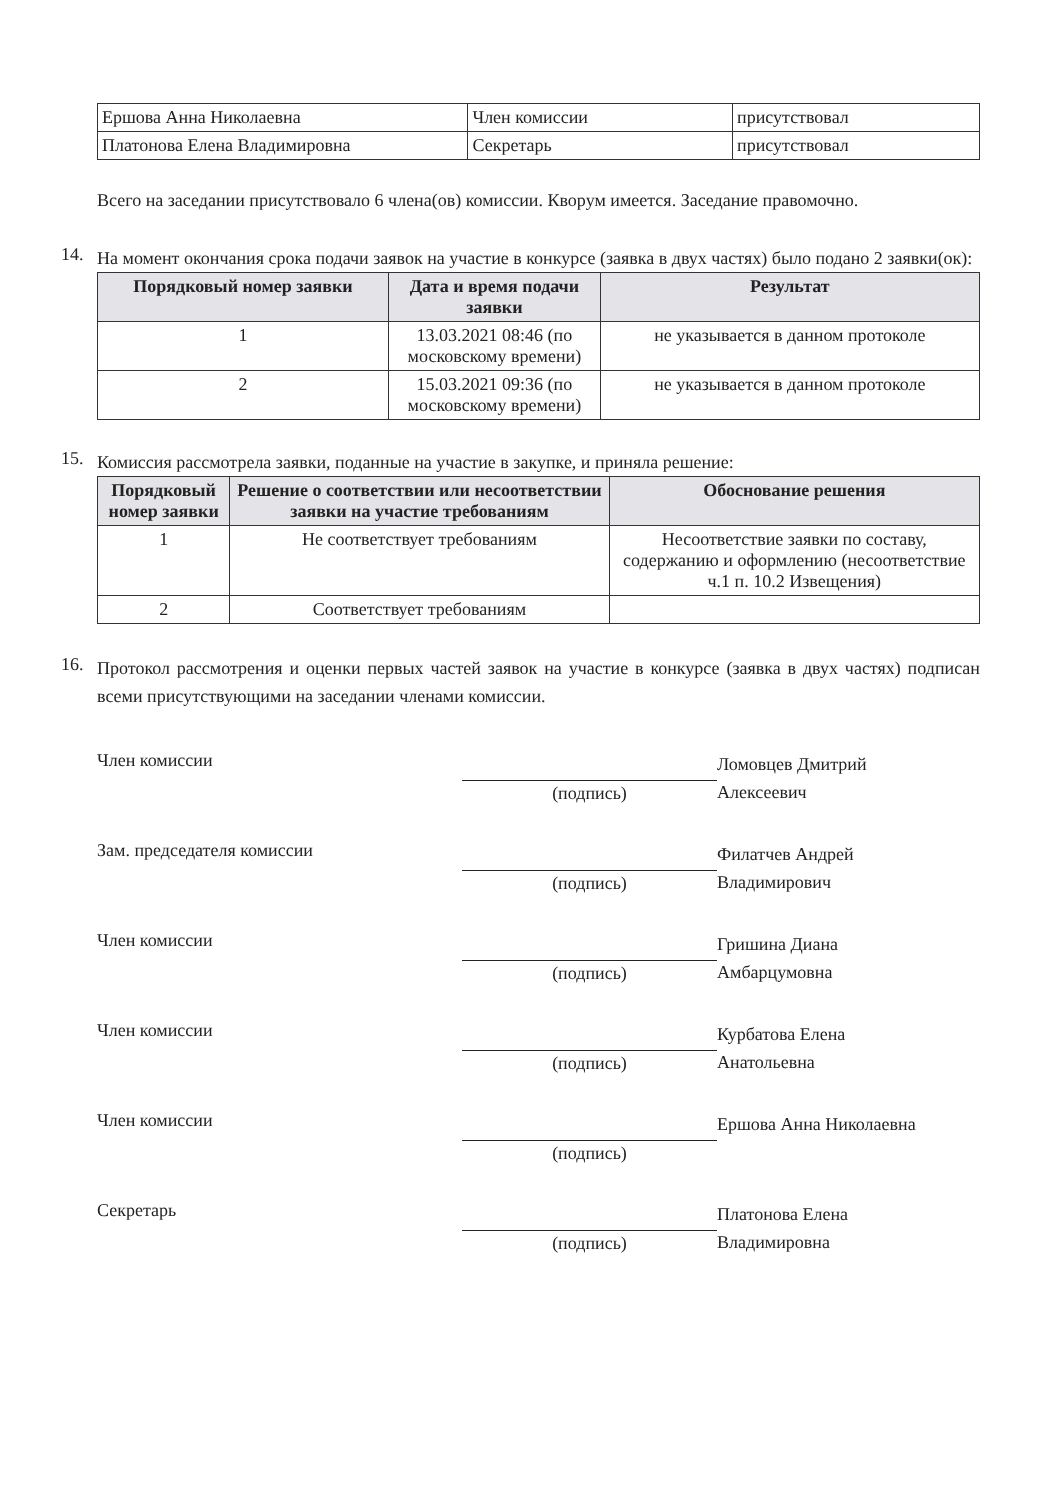| Ершова Анна Николаевна | Член комиссии | присутствовал |
| Платонова Елена Владимировна | Секретарь | присутствовал |
Всего на заседании присутствовало 6 члена(ов) комиссии. Кворум имеется. Заседание правомочно.
14.
На момент окончания срока подачи заявок на участие в конкурсе (заявка в двух частях) было подано 2 заявки(ок):
| Порядковый номер заявки | Дата и время подачи заявки | Результат |
| --- | --- | --- |
| 1 | 13.03.2021 08:46 (по московскому времени) | не указывается в данном протоколе |
| 2 | 15.03.2021 09:36 (по московскому времени) | не указывается в данном протоколе |
15.
Комиссия рассмотрела заявки, поданные на участие в закупке, и приняла решение:
| Порядковый номер заявки | Решение о соответствии или несоответствии заявки на участие требованиям | Обоснование решения |
| --- | --- | --- |
| 1 | Не соответствует требованиям | Несоответствие заявки по составу, содержанию и оформлению (несоответствие ч.1 п. 10.2 Извещения) |
| 2 | Соответствует требованиям | |
16.
Протокол рассмотрения и оценки первых частей заявок на участие в конкурсе (заявка в двух частях) подписан всеми присутствующими на заседании членами комиссии.
Член комиссии
(подпись)
Ломовцев Дмитрий Алексеевич
Зам. председателя комиссии
(подпись)
Филатчев Андрей Владимирович
Член комиссии
(подпись)
Гришина Диана Амбарцумовна
Член комиссии
(подпись)
Курбатова Елена Анатольевна
Член комиссии
(подпись)
Ершова Анна Николаевна
Секретарь
(подпись)
Платонова Елена Владимировна